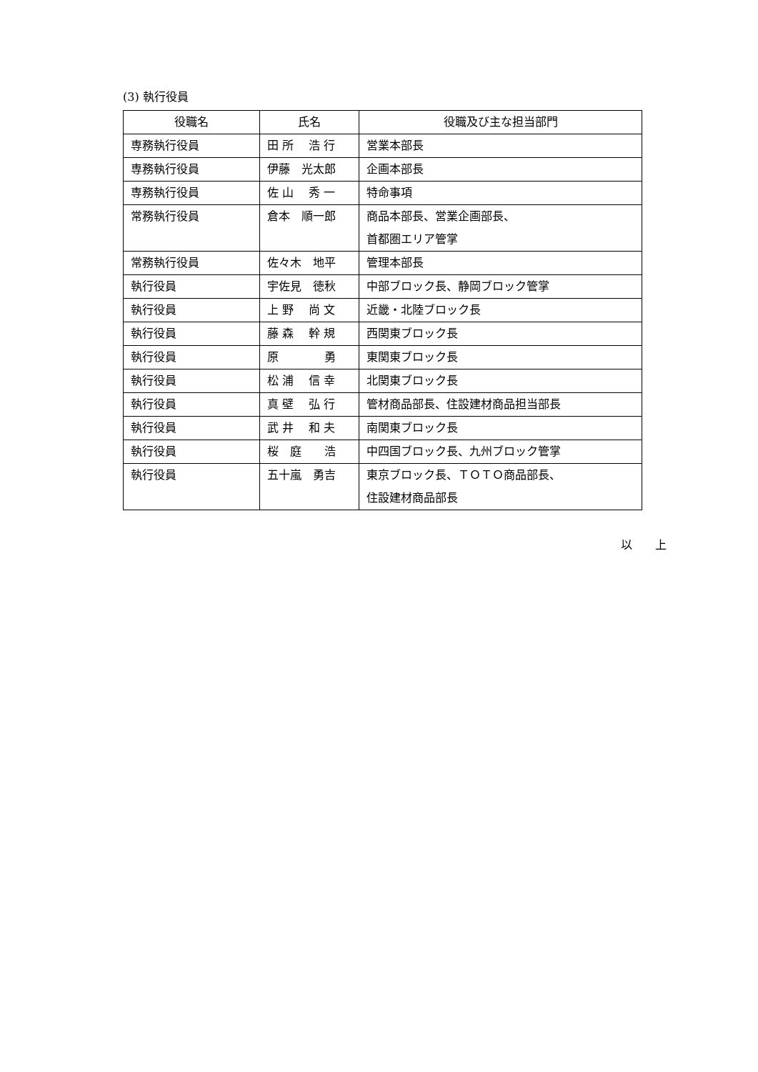(3) 執行役員
| 役職名 | 氏名 | 役職及び主な担当部門 |
| --- | --- | --- |
| 専務執行役員 | 田 所 浩 行 | 営業本部長 |
| 専務執行役員 | 伊藤 光太郎 | 企画本部長 |
| 専務執行役員 | 佐 山 秀 一 | 特命事項 |
| 常務執行役員 | 倉本 順一郎 | 商品本部長、営業企画部長、 首都圏エリア管掌 |
| 常務執行役員 | 佐々木 地平 | 管理本部長 |
| 執行役員 | 宇佐見 徳秋 | 中部ブロック長、静岡ブロック管掌 |
| 執行役員 | 上 野 尚 文 | 近畿・北陸ブロック長 |
| 執行役員 | 藤 森 幹 規 | 西関東ブロック長 |
| 執行役員 | 原 勇 | 東関東ブロック長 |
| 執行役員 | 松 浦 信 幸 | 北関東ブロック長 |
| 執行役員 | 真 壁 弘 行 | 管材商品部長、住設建材商品担当部長 |
| 執行役員 | 武 井 和 夫 | 南関東ブロック長 |
| 執行役員 | 桜 庭 浩 | 中四国ブロック長、九州ブロック管掌 |
| 執行役員 | 五十嵐 勇吉 | 東京ブロック長、ＴＯＴＯ商品部長、 住設建材商品部長 |
以　　上